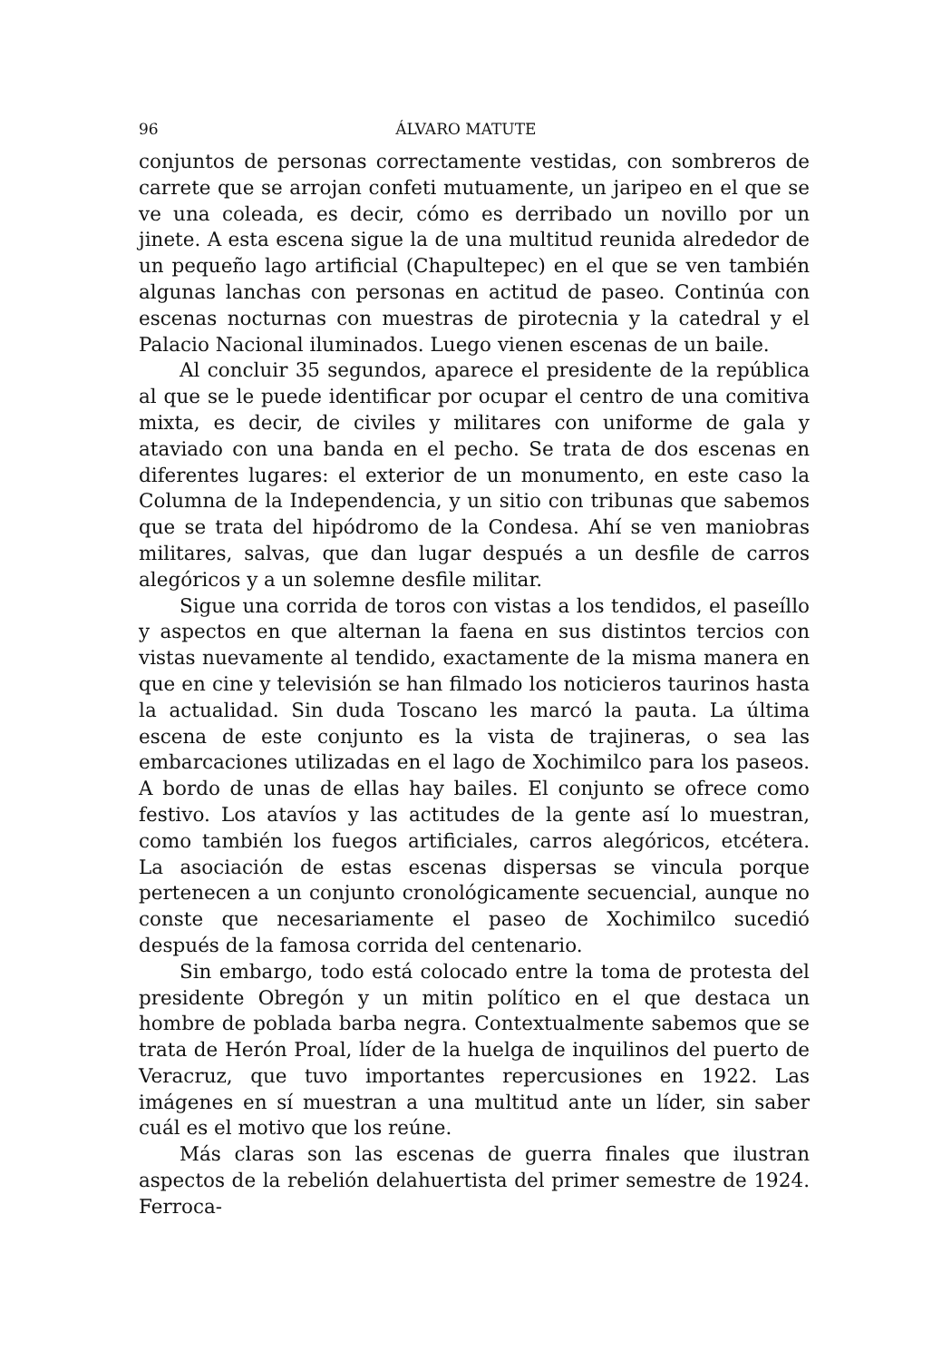96 ÁLVARO MATUTE
conjuntos de personas correctamente vestidas, con sombreros de carrete que se arrojan confeti mutuamente, un jaripeo en el que se ve una coleada, es decir, cómo es derribado un novillo por un jinete. A esta escena sigue la de una multitud reunida alrededor de un pequeño lago artificial (Chapultepec) en el que se ven también algunas lanchas con personas en actitud de paseo. Continúa con escenas nocturnas con muestras de pirotecnia y la catedral y el Palacio Nacional iluminados. Luego vienen escenas de un baile.
Al concluir 35 segundos, aparece el presidente de la república al que se le puede identificar por ocupar el centro de una comitiva mixta, es decir, de civiles y militares con uniforme de gala y ataviado con una banda en el pecho. Se trata de dos escenas en diferentes lugares: el exterior de un monumento, en este caso la Columna de la Independencia, y un sitio con tribunas que sabemos que se trata del hipódromo de la Condesa. Ahí se ven maniobras militares, salvas, que dan lugar después a un desfile de carros alegóricos y a un solemne desfile militar.
Sigue una corrida de toros con vistas a los tendidos, el paseíllo y aspectos en que alternan la faena en sus distintos tercios con vistas nuevamente al tendido, exactamente de la misma manera en que en cine y televisión se han filmado los noticieros taurinos hasta la actualidad. Sin duda Toscano les marcó la pauta. La última escena de este conjunto es la vista de trajineras, o sea las embarcaciones utilizadas en el lago de Xochimilco para los paseos. A bordo de unas de ellas hay bailes. El conjunto se ofrece como festivo. Los atavíos y las actitudes de la gente así lo muestran, como también los fuegos artificiales, carros alegóricos, etcétera. La asociación de estas escenas dispersas se vincula porque pertenecen a un conjunto cronológicamente secuencial, aunque no conste que necesariamente el paseo de Xochimilco sucedió después de la famosa corrida del centenario.
Sin embargo, todo está colocado entre la toma de protesta del presidente Obregón y un mitin político en el que destaca un hombre de poblada barba negra. Contextualmente sabemos que se trata de Herón Proal, líder de la huelga de inquilinos del puerto de Veracruz, que tuvo importantes repercusiones en 1922. Las imágenes en sí muestran a una multitud ante un líder, sin saber cuál es el motivo que los reúne.
Más claras son las escenas de guerra finales que ilustran aspectos de la rebelión delahuertista del primer semestre de 1924. Ferroca-